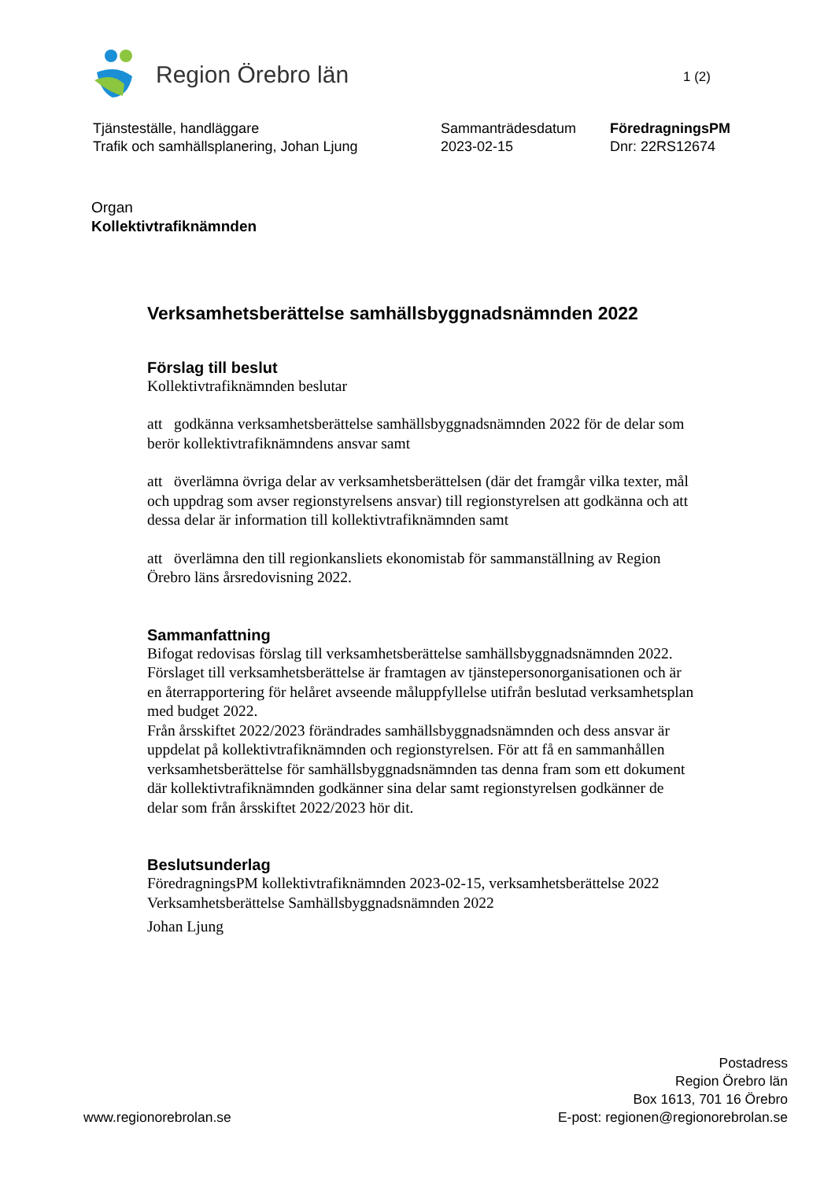Region Örebro län
1 (2)
Tjänsteställe, handläggare
Trafik och samhällsplanering, Johan Ljung
Sammanträdesdatum
2023-02-15
FöredragningsPM
Dnr: 22RS12674
Organ
Kollektivtrafiknämnden
Verksamhetsberättelse samhällsbyggnadsnämnden 2022
Förslag till beslut
Kollektivtrafiknämnden beslutar
att godkänna verksamhetsberättelse samhällsbyggnadsnämnden 2022 för de delar som berör kollektivtrafiknämndens ansvar samt
att överlämna övriga delar av verksamhetsberättelsen (där det framgår vilka texter, mål och uppdrag som avser regionstyrelsens ansvar) till regionstyrelsen att godkänna och att dessa delar är information till kollektivtrafiknämnden samt
att överlämna den till regionkansliets ekonomistab för sammanställning av Region Örebro läns årsredovisning 2022.
Sammanfattning
Bifogat redovisas förslag till verksamhetsberättelse samhällsbyggnadsnämnden 2022. Förslaget till verksamhetsberättelse är framtagen av tjänstepersonorganisationen och är en återrapportering för helåret avseende måluppfyllelse utifrån beslutad verksamhetsplan med budget 2022.
Från årsskiftet 2022/2023 förändrades samhällsbyggnadsnämnden och dess ansvar är uppdelat på kollektivtrafiknämnden och regionstyrelsen. För att få en sammanhållen verksamhetsberättelse för samhällsbyggnadsnämnden tas denna fram som ett dokument där kollektivtrafiknämnden godkänner sina delar samt regionstyrelsen godkänner de delar som från årsskiftet 2022/2023 hör dit.
Beslutsunderlag
FöredragningsPM kollektivtrafiknämnden 2023-02-15, verksamhetsberättelse 2022
Verksamhetsberättelse Samhällsbyggnadsnämnden 2022
Johan Ljung
www.regionorebrolan.se
Postadress
Region Örebro län
Box 1613, 701 16 Örebro
E-post: regionen@regionorebrolan.se